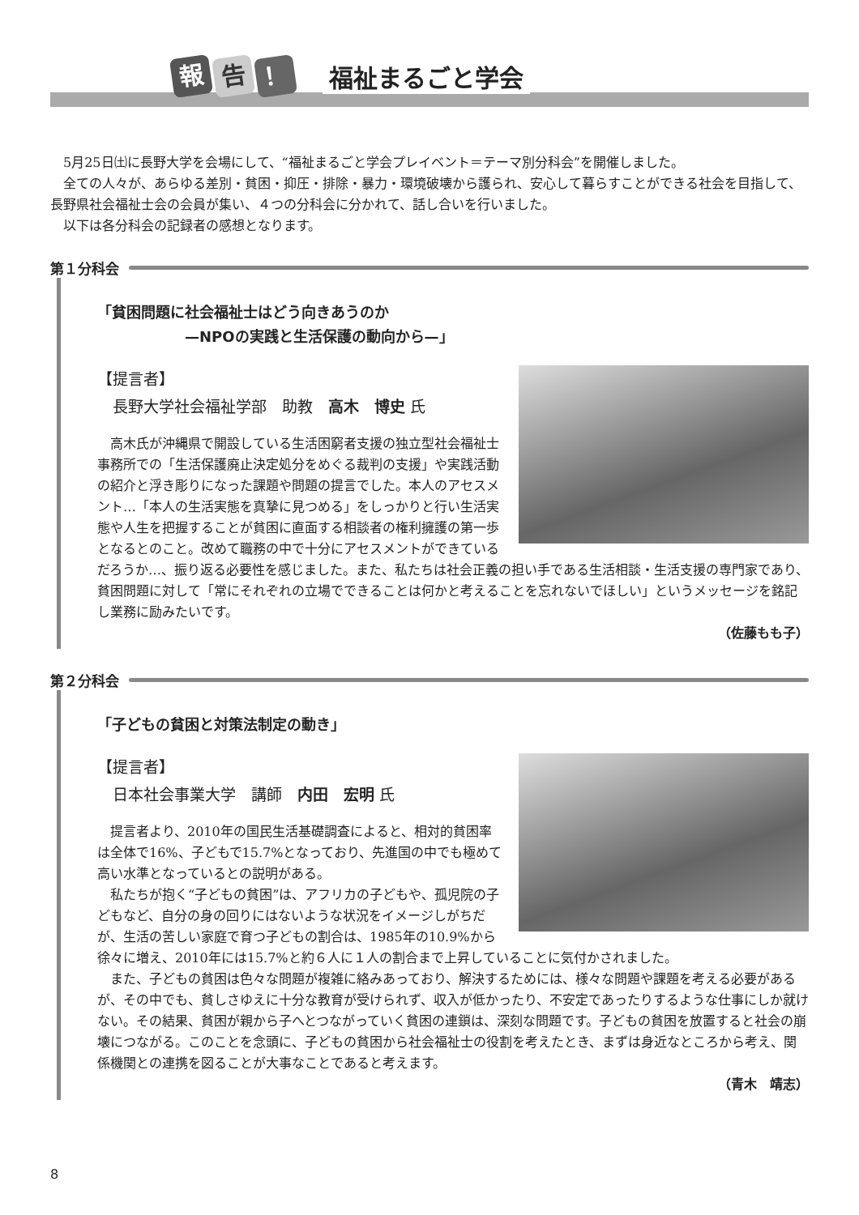報 告 ！
福祉まるごと学会
　5月25日㈯に長野大学を会場にして、“福祉まるごと学会プレイベント＝テーマ別分科会”を開催しました。
　全ての人々が、あらゆる差別・貧困・抑圧・排除・暴力・環境破壊から護られ、安心して暮らすことができる社会を目指して、長野県社会福祉士会の会員が集い、４つの分科会に分かれて、話し合いを行いました。
　以下は各分科会の記録者の感想となります。
第１分科会
「貧困問題に社会福祉士はどう向きあうのか
　　　　　　—NPOの実践と生活保護の動向から—」
【提言者】
　長野大学社会福祉学部　助教　高木　博史 氏
　高木氏が沖縄県で開設している生活困窮者支援の独立型社会福祉士事務所での「生活保護廃止決定処分をめぐる裁判の支援」や実践活動の紹介と浮き彫りになった課題や問題の提言でした。本人のアセスメント…「本人の生活実態を真摯に見つめる」をしっかりと行い生活実態や人生を把握することが貧困に直面する相談者の権利擁護の第一歩となるとのこと。改めて職務の中で十分にアセスメントができているだろうか…、振り返る必要性を感じました。また、私たちは社会正義の担い手である生活相談・生活支援の専門家であり、貧困問題に対して「常にそれぞれの立場でできることは何かと考えることを忘れないでほしい」というメッセージを銘記し業務に励みたいです。
（佐藤もも子）
第２分科会
「子どもの貧困と対策法制定の動き」
【提言者】
　日本社会事業大学　講師　内田　宏明 氏
　提言者より、2010年の国民生活基礎調査によると、相対的貧困率は全体で16%、子どもで15.7%となっており、先進国の中でも極めて高い水準となっているとの説明がある。
　私たちが抱く“子どもの貧困”は、アフリカの子どもや、孤児院の子どもなど、自分の身の回りにはないような状況をイメージしがちだが、生活の苦しい家庭で育つ子どもの割合は、1985年の10.9%から徐々に増え、2010年には15.7%と約６人に１人の割合まで上昇していることに気付かされました。
　また、子どもの貧困は色々な問題が複雑に絡みあっており、解決するためには、様々な問題や課題を考える必要があるが、その中でも、貧しさゆえに十分な教育が受けられず、収入が低かったり、不安定であったりするような仕事にしか就けない。その結果、貧困が親から子へとつながっていく貧困の連鎖は、深刻な問題です。子どもの貧困を放置すると社会の崩壊につながる。このことを念頭に、子どもの貧困から社会福祉士の役割を考えたとき、まずは身近なところから考え、関係機関との連携を図ることが大事なことであると考えます。
（青木　靖志）
8